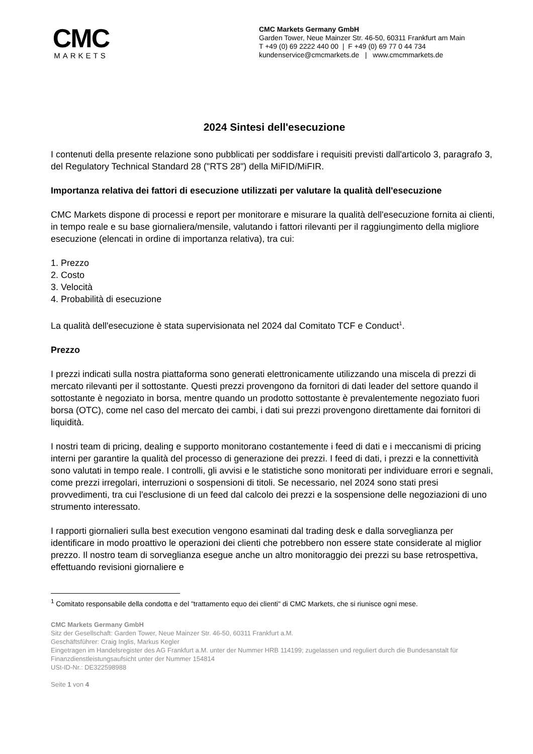CMC
MARKETS
CMC Markets Germany GmbH
Garden Tower, Neue Mainzer Str. 46-50, 60311 Frankfurt am Main
T +49 (0) 69 2222 440 00 | F +49 (0) 69 77 0 44 734
kundenservice@cmcmarkets.de | www.cmcmmarkets.de
2024 Sintesi dell'esecuzione
I contenuti della presente relazione sono pubblicati per soddisfare i requisiti previsti dall'articolo 3, paragrafo 3, del Regulatory Technical Standard 28 ("RTS 28") della MiFID/MiFIR.
Importanza relativa dei fattori di esecuzione utilizzati per valutare la qualità dell'esecuzione
CMC Markets dispone di processi e report per monitorare e misurare la qualità dell'esecuzione fornita ai clienti, in tempo reale e su base giornaliera/mensile, valutando i fattori rilevanti per il raggiungimento della migliore esecuzione (elencati in ordine di importanza relativa), tra cui:
1. Prezzo
2. Costo
3. Velocità
4. Probabilità di esecuzione
La qualità dell'esecuzione è stata supervisionata nel 2024 dal Comitato TCF e Conduct<sup>1</sup>.
Prezzo
I prezzi indicati sulla nostra piattaforma sono generati elettronicamente utilizzando una miscela di prezzi di mercato rilevanti per il sottostante. Questi prezzi provengono da fornitori di dati leader del settore quando il sottostante è negoziato in borsa, mentre quando un prodotto sottostante è prevalentemente negoziato fuori borsa (OTC), come nel caso del mercato dei cambi, i dati sui prezzi provengono direttamente dai fornitori di liquidità.
I nostri team di pricing, dealing e supporto monitorano costantemente i feed di dati e i meccanismi di pricing interni per garantire la qualità del processo di generazione dei prezzi. I feed di dati, i prezzi e la connettività sono valutati in tempo reale. I controlli, gli avvisi e le statistiche sono monitorati per individuare errori e segnali, come prezzi irregolari, interruzioni o sospensioni di titoli. Se necessario, nel 2024 sono stati presi provvedimenti, tra cui l'esclusione di un feed dal calcolo dei prezzi e la sospensione delle negoziazioni di uno strumento interessato.
I rapporti giornalieri sulla best execution vengono esaminati dal trading desk e dalla sorveglianza per identificare in modo proattivo le operazioni dei clienti che potrebbero non essere state considerate al miglior prezzo. Il nostro team di sorveglianza esegue anche un altro monitoraggio dei prezzi su base retrospettiva, effettuando revisioni giornaliere e
<sup>1</sup> Comitato responsabile della condotta e del "trattamento equo dei clienti" di CMC Markets, che si riunisce ogni mese.
CMC Markets Germany GmbH
Sitz der Gesellschaft: Garden Tower, Neue Mainzer Str. 46-50, 60311 Frankfurt a.M.
Geschäftsführer: Craig Inglis, Markus Kegler
Eingetragen im Handelsregister des AG Frankfurt a.M. unter der Nummer HRB 114199; zugelassen und reguliert durch die Bundesanstalt für Finanzdienstleistungsaufsicht unter der Nummer 154814
USt-ID-Nr.: DE322598988
Seite 1 von 4